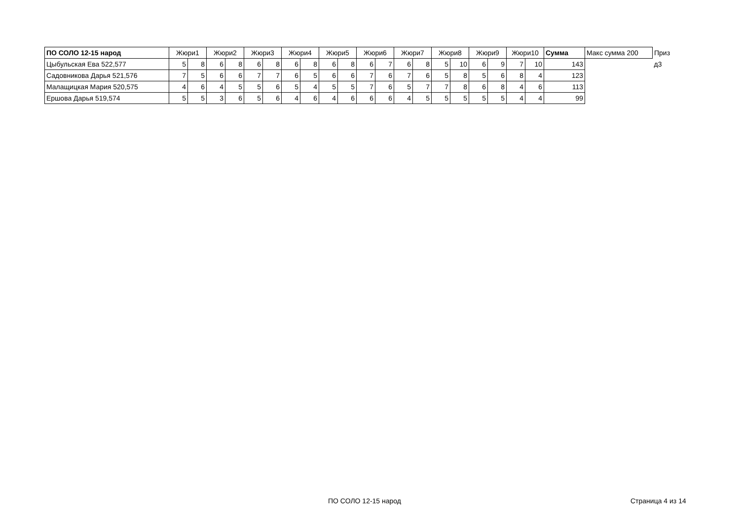| ПО СОЛО 12-15 народ | Жюри1 | | Жюри2 | | Жюри3 | | Жюри4 | | Жюри5 | | Жюри6 | | Жюри7 | | Жюри8 | | Жюри9 | | Жюри10 | | Сумма | Макс сумма 200 | Приз |
| --- | --- | --- | --- | --- | --- | --- | --- | --- | --- | --- | --- | --- | --- | --- | --- | --- | --- | --- | --- | --- | --- | --- | --- |
| Цыбульская Ева 522,577 | 5 | 8 | 6 | 8 | 6 | 8 | 6 | 8 | 6 | 8 | 6 | 7 | 6 | 8 | 5 | 10 | 6 | 9 | 7 | 10 | 143 | | д3 |
| Садовникова Дарья 521,576 | 7 | 5 | 6 | 6 | 7 | 7 | 6 | 5 | 6 | 6 | 7 | 6 | 7 | 6 | 5 | 8 | 5 | 6 | 8 | 4 | 123 | | |
| Малащицкая Мария 520,575 | 4 | 6 | 4 | 5 | 5 | 6 | 5 | 4 | 5 | 5 | 7 | 6 | 5 | 7 | 7 | 8 | 6 | 8 | 4 | 6 | 113 | | |
| Ершова Дарья 519,574 | 5 | 5 | 3 | 6 | 5 | 6 | 4 | 6 | 4 | 6 | 6 | 6 | 4 | 5 | 5 | 5 | 5 | 5 | 4 | 4 | 99 | | |
ПО СОЛО 12-15 народ Страница 4 из 14